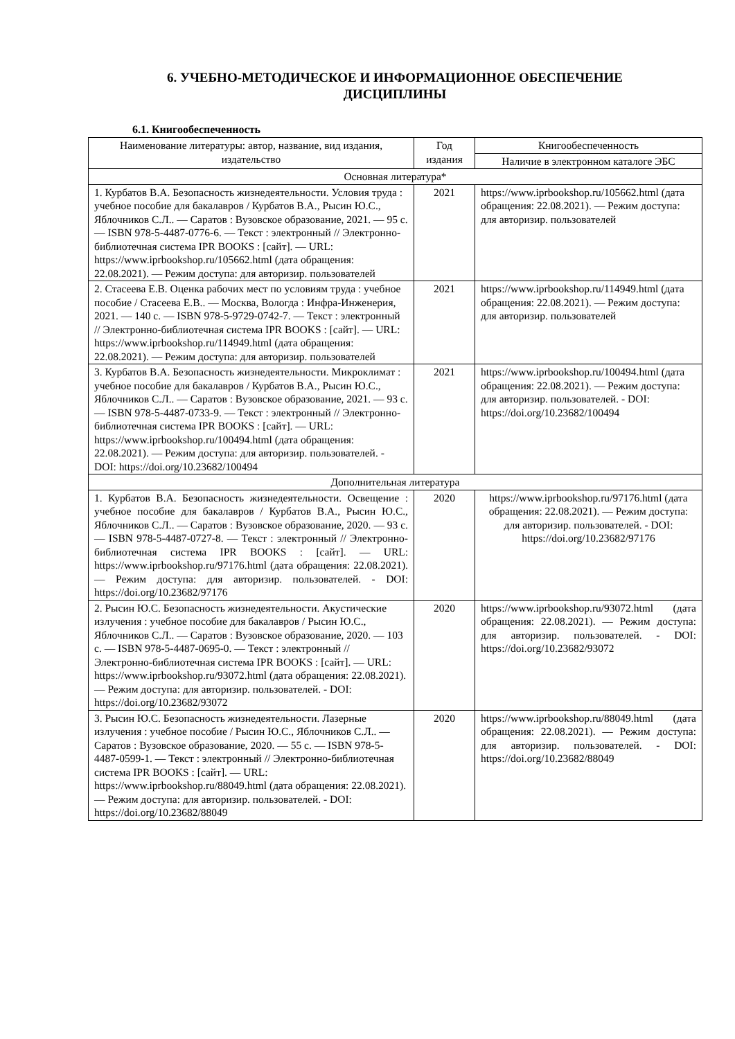6. УЧЕБНО-МЕТОДИЧЕСКОЕ И ИНФОРМАЦИОННОЕ ОБЕСПЕЧЕНИЕ
ДИСЦИПЛИНЫ
6.1. Книгообеспеченность
| Наименование литературы: автор, название, вид издания, издательство | Год издания | Книгообеспеченность |
| --- | --- | --- |
| | | Наличие в электронном каталоге ЭБС |
| Основная литература* | | |
| 1. Курбатов В.А. Безопасность жизнедеятельности. Условия труда : учебное пособие для бакалавров / Курбатов В.А., Рысин Ю.С., Яблочников С.Л.. — Саратов : Вузовское образование, 2021. — 95 c. — ISBN 978-5-4487-0776-6. — Текст : электронный // Электронно-библиотечная система IPR BOOKS : [сайт]. — URL: https://www.iprbookshop.ru/105662.html (дата обращения: 22.08.2021). — Режим доступа: для авторизир. пользователей | 2021 | https://www.iprbookshop.ru/105662.html (дата обращения: 22.08.2021). — Режим доступа: для авторизир. пользователей |
| 2. Стасеева Е.В. Оценка рабочих мест по условиям труда : учебное пособие / Стасеева Е.В.. — Москва, Вологда : Инфра-Инженерия, 2021. — 140 c. — ISBN 978-5-9729-0742-7. — Текст : электронный // Электронно-библиотечная система IPR BOOKS : [сайт]. — URL: https://www.iprbookshop.ru/114949.html (дата обращения: 22.08.2021). — Режим доступа: для авторизир. пользователей | 2021 | https://www.iprbookshop.ru/114949.html (дата обращения: 22.08.2021). — Режим доступа: для авторизир. пользователей |
| 3. Курбатов В.А. Безопасность жизнедеятельности. Микроклимат : учебное пособие для бакалавров / Курбатов В.А., Рысин Ю.С., Яблочников С.Л.. — Саратов : Вузовское образование, 2021. — 93 c. — ISBN 978-5-4487-0733-9. — Текст : электронный // Электронно-библиотечная система IPR BOOKS : [сайт]. — URL: https://www.iprbookshop.ru/100494.html (дата обращения: 22.08.2021). — Режим доступа: для авторизир. пользователей. - DOI: https://doi.org/10.23682/100494 | 2021 | https://www.iprbookshop.ru/100494.html (дата обращения: 22.08.2021). — Режим доступа: для авторизир. пользователей. - DOI: https://doi.org/10.23682/100494 |
| Дополнительная литература | | |
| 1. Курбатов В.А. Безопасность жизнедеятельности. Освещение : учебное пособие для бакалавров / Курбатов В.А., Рысин Ю.С., Яблочников С.Л.. — Саратов : Вузовское образование, 2020. — 93 c. — ISBN 978-5-4487-0727-8. — Текст : электронный // Электронно-библиотечная система IPR BOOKS : [сайт]. — URL: https://www.iprbookshop.ru/97176.html (дата обращения: 22.08.2021). — Режим доступа: для авторизир. пользователей. - DOI: https://doi.org/10.23682/97176 | 2020 | https://www.iprbookshop.ru/97176.html (дата обращения: 22.08.2021). — Режим доступа: для авторизир. пользователей. - DOI: https://doi.org/10.23682/97176 |
| 2. Рысин Ю.С. Безопасность жизнедеятельности. Акустические излучения : учебное пособие для бакалавров / Рысин Ю.С., Яблочников С.Л.. — Саратов : Вузовское образование, 2020. — 103 c. — ISBN 978-5-4487-0695-0. — Текст : электронный // Электронно-библиотечная система IPR BOOKS : [сайт]. — URL: https://www.iprbookshop.ru/93072.html (дата обращения: 22.08.2021). — Режим доступа: для авторизир. пользователей. - DOI: https://doi.org/10.23682/93072 | 2020 | https://www.iprbookshop.ru/93072.html (дата обращения: 22.08.2021). — Режим доступа: для авторизир. пользователей. - DOI: https://doi.org/10.23682/93072 |
| 3. Рысин Ю.С. Безопасность жизнедеятельности. Лазерные излучения : учебное пособие / Рысин Ю.С., Яблочников С.Л.. — Саратов : Вузовское образование, 2020. — 55 c. — ISBN 978-5-4487-0599-1. — Текст : электронный // Электронно-библиотечная система IPR BOOKS : [сайт]. — URL: https://www.iprbookshop.ru/88049.html (дата обращения: 22.08.2021). — Режим доступа: для авторизир. пользователей. - DOI: https://doi.org/10.23682/88049 | 2020 | https://www.iprbookshop.ru/88049.html (дата обращения: 22.08.2021). — Режим доступа: для авторизир. пользователей. - DOI: https://doi.org/10.23682/88049 |